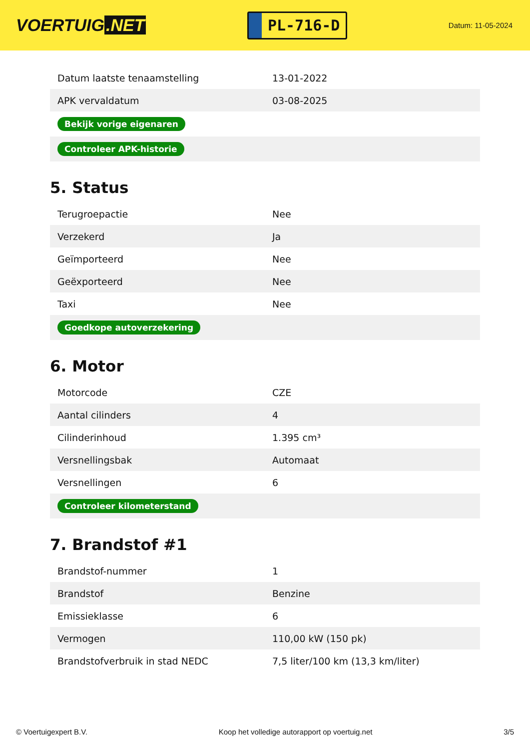VOERTUIG.NET
PL-716-D
Datum: 11-05-2024
| Datum laatste tenaamstelling | 13-01-2022 |
| APK vervaldatum | 03-08-2025 |
| Bekijk vorige eigenaren | |
| Controleer APK-historie | |
5. Status
| Terugroepactie | Nee |
| Verzekerd | Ja |
| Geïmporteerd | Nee |
| Geëxporteerd | Nee |
| Taxi | Nee |
| Goedkope autoverzekering | |
6. Motor
| Motorcode | CZE |
| Aantal cilinders | 4 |
| Cilinderinhoud | 1.395 cm³ |
| Versnellingsbak | Automaat |
| Versnellingen | 6 |
| Controleer kilometerstand | |
7. Brandstof #1
| Brandstof-nummer | 1 |
| Brandstof | Benzine |
| Emissieklasse | 6 |
| Vermogen | 110,00 kW (150 pk) |
| Brandstofverbruik in stad NEDC | 7,5 liter/100 km (13,3 km/liter) |
© Voertuigexpert B.V. Koop het volledige autorapport op voertuig.net 3/5